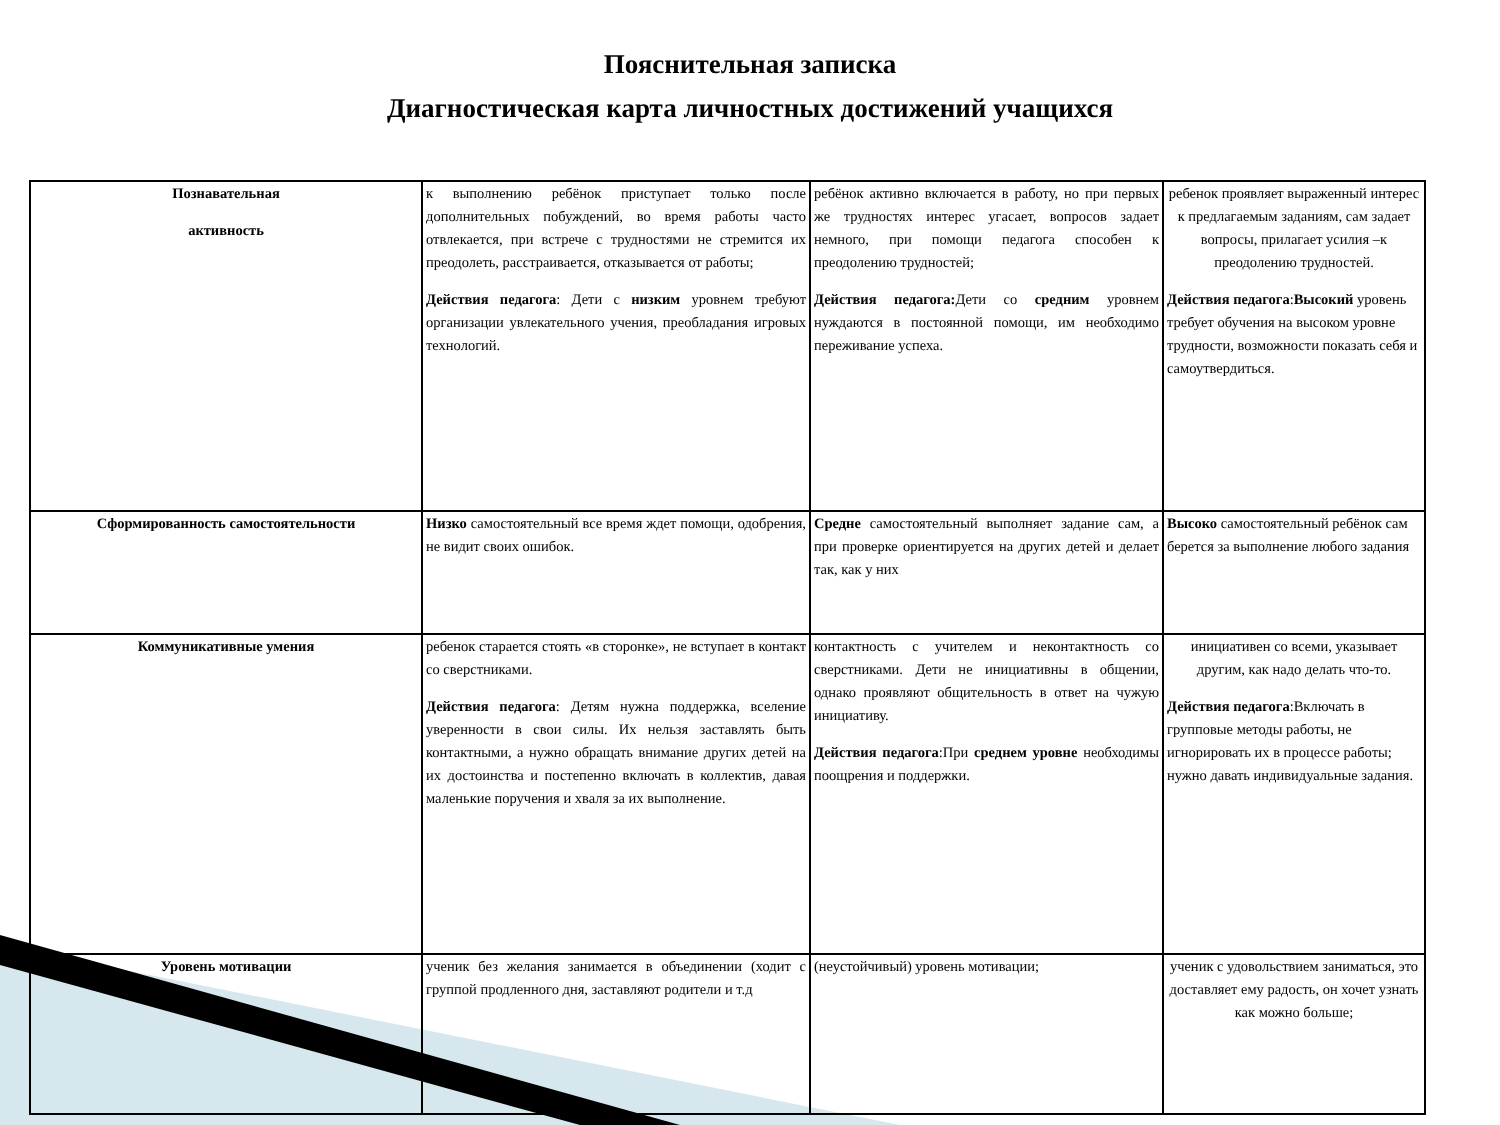Пояснительная записка
Диагностическая карта личностных достижений учащихся
| Познавательная активность | к выполнению ребёнок приступает только после дополнительных побуждений, во время работы часто отвлекается, при встрече с трудностями не стремится их преодолеть, расстраивается, отказывается от работы; Действия педагога : Дети с низким уровнем требуют организации увлекательного учения, преобладания игровых технологий. | ребёнок активно включается в работу, но при первых же трудностях интерес угасает, вопросов задает немного, при помощи педагога способен к преодолению трудностей; Действия педагога: Дети со средним уровнем нуждаются в постоянной помощи, им необходимо переживание успеха. | ребенок проявляет выраженный интерес к предлагаемым заданиям, сам задает вопросы, прилагает усилия –к преодолению трудностей. Действия педагога : Высокий уровень требует обучения на высоком уровне трудности, возможности показать себя и самоутвердиться. |
| Сформированность самостоятельности | Низко самостоятельный все время ждет помощи, одобрения, не видит своих ошибок. | Средне самостоятельный выполняет задание сам, а при проверке ориентируется на других детей и делает так, как у них | Высоко самостоятельный ребёнок сам берется за выполнение любого задания |
| Коммуникативные умения | ребенок старается стоять «в сторонке», не вступает в контакт со сверстниками. Действия педагога : Детям нужна поддержка, вселение уверенности в свои силы. Их нельзя заставлять быть контактными, а нужно обращать внимание других детей на их достоинства и постепенно включать в коллектив, давая маленькие поручения и хваля за их выполнение. | контактность с учителем и неконтактность со сверстниками. Дети не инициативны в общении, однако проявляют общительность в ответ на чужую инициативу. Действия педагога :При среднем уровне необходимы поощрения и поддержки. | инициативен со всеми, указывает другим, как надо делать что-то. Действия педагога :Включать в групповые методы работы, не игнорировать их в процессе работы; нужно давать индивидуальные задания. |
| Уровень мотивации | ученик без желания занимается в объединении (ходит с группой продленного дня, заставляют родители и т.д | (неустойчивый) уровень мотивации; | ученик с удовольствием заниматься, это доставляет ему радость, он хочет узнать как можно больше; |